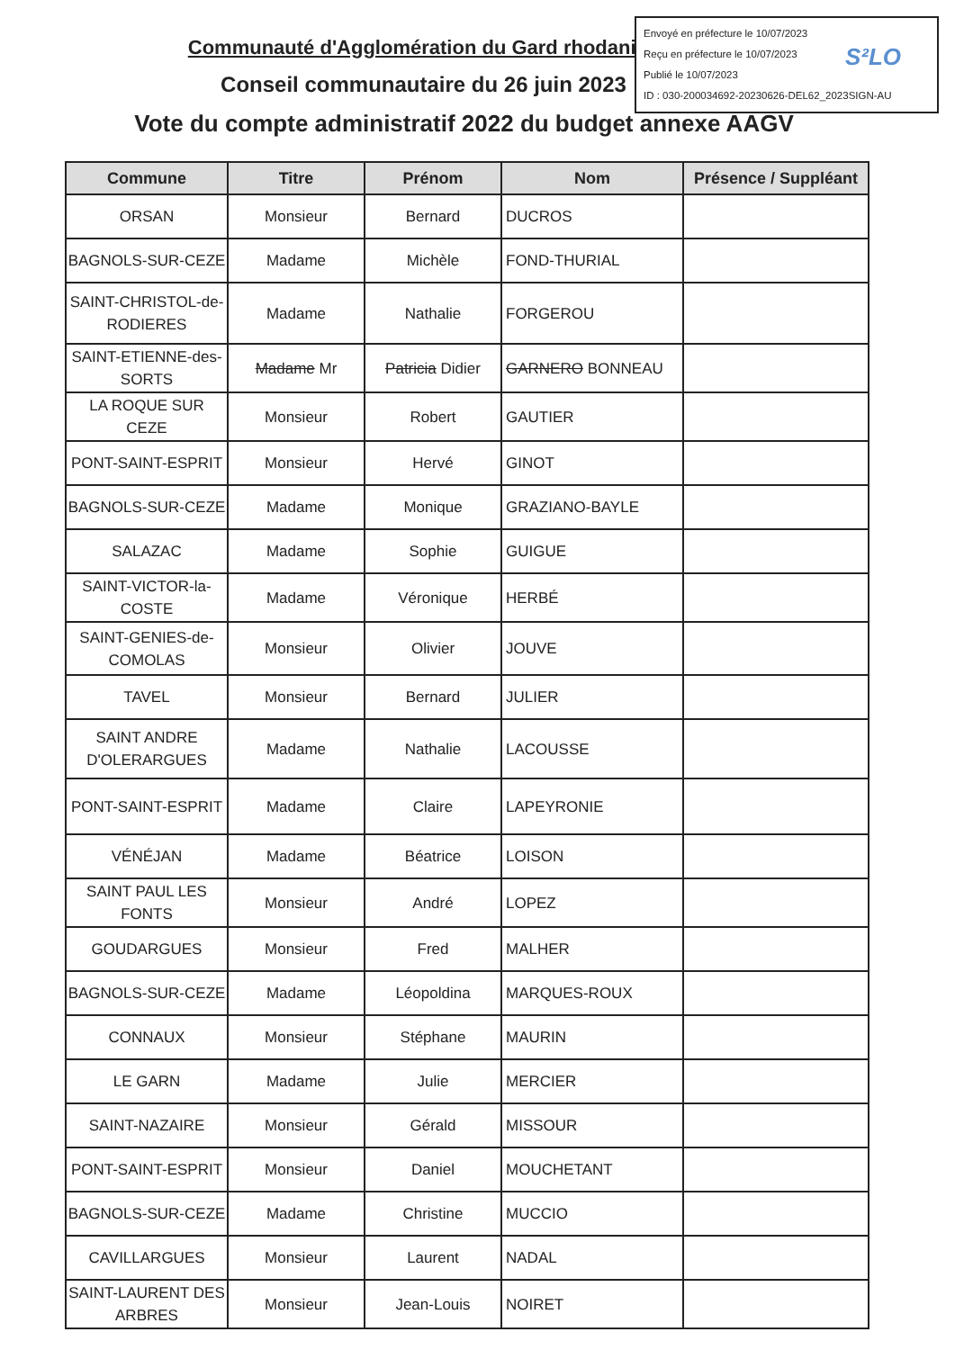Envoyé en préfecture le 10/07/2023
Reçu en préfecture le 10/07/2023
Publié le 10/07/2023
ID : 030-200034692-20230626-DEL62_2023SIGN-AU
S²LO
Communauté d'Agglomération du Gard rhodanien
Conseil communautaire du 26 juin 2023
Vote du compte administratif 2022 du budget annexe AAGV
| Commune | Titre | Prénom | Nom | Présence / Suppléant |
| --- | --- | --- | --- | --- |
| ORSAN | Monsieur | Bernard | DUCROS | |
| BAGNOLS-SUR-CEZE | Madame | Michèle | FOND-THURIAL | |
| SAINT-CHRISTOL-de-RODIERES | Madame | Nathalie | FORGEROU | |
| SAINT-ETIENNE-des-SORTS | Madame Mr | Patricia Didier | GARNERO BONNEAU | |
| LA ROQUE SUR CEZE | Monsieur | Robert | GAUTIER | |
| PONT-SAINT-ESPRIT | Monsieur | Hervé | GINOT | |
| BAGNOLS-SUR-CEZE | Madame | Monique | GRAZIANO-BAYLE | |
| SALAZAC | Madame | Sophie | GUIGUE | |
| SAINT-VICTOR-la-COSTE | Madame | Véronique | HERBÉ | |
| SAINT-GENIES-de-COMOLAS | Monsieur | Olivier | JOUVE | |
| TAVEL | Monsieur | Bernard | JULIER | |
| SAINT ANDRE D'OLERARGUES | Madame | Nathalie | LACOUSSE | |
| PONT-SAINT-ESPRIT | Madame | Claire | LAPEYRONIE | |
| VÉNÉJAN | Madame | Béatrice | LOISON | |
| SAINT PAUL LES FONTS | Monsieur | André | LOPEZ | |
| GOUDARGUES | Monsieur | Fred | MALHER | |
| BAGNOLS-SUR-CEZE | Madame | Léopoldina | MARQUES-ROUX | |
| CONNAUX | Monsieur | Stéphane | MAURIN | |
| LE GARN | Madame | Julie | MERCIER | |
| SAINT-NAZAIRE | Monsieur | Gérald | MISSOUR | |
| PONT-SAINT-ESPRIT | Monsieur | Daniel | MOUCHETANT | |
| BAGNOLS-SUR-CEZE | Madame | Christine | MUCCIO | |
| CAVILLARGUES | Monsieur | Laurent | NADAL | |
| SAINT-LAURENT DES ARBRES | Monsieur | Jean-Louis | NOIRET | |